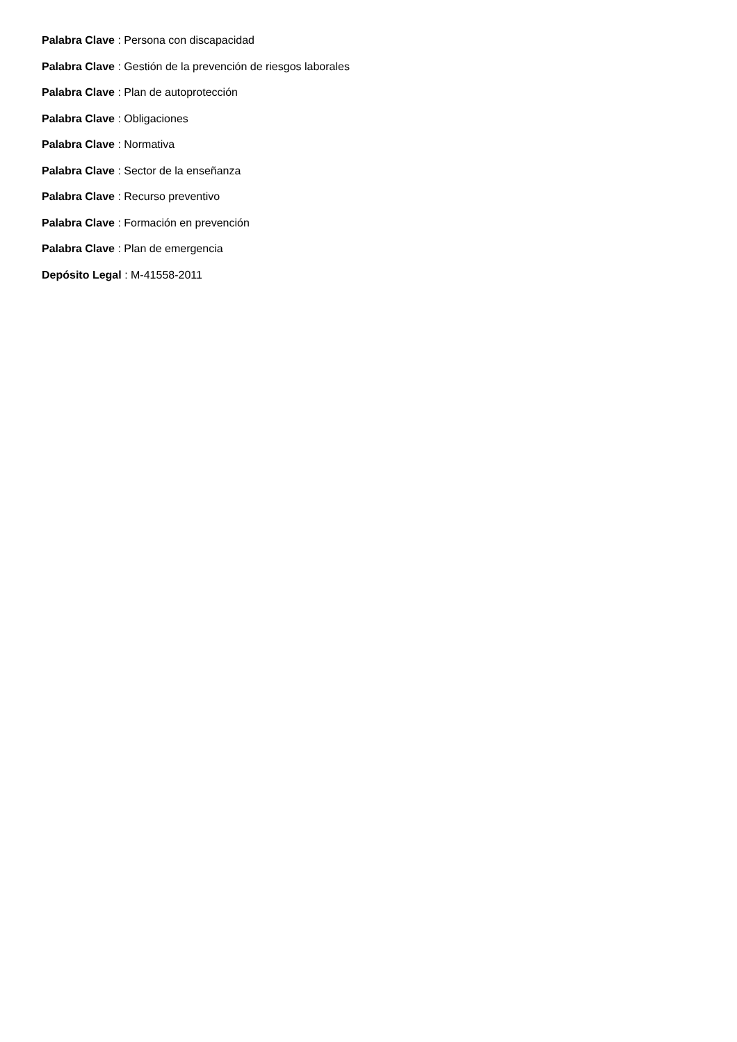Palabra Clave : Persona con discapacidad
Palabra Clave : Gestión de la prevención de riesgos laborales
Palabra Clave : Plan de autoprotección
Palabra Clave : Obligaciones
Palabra Clave : Normativa
Palabra Clave : Sector de la enseñanza
Palabra Clave : Recurso preventivo
Palabra Clave : Formación en prevención
Palabra Clave : Plan de emergencia
Depósito Legal : M-41558-2011